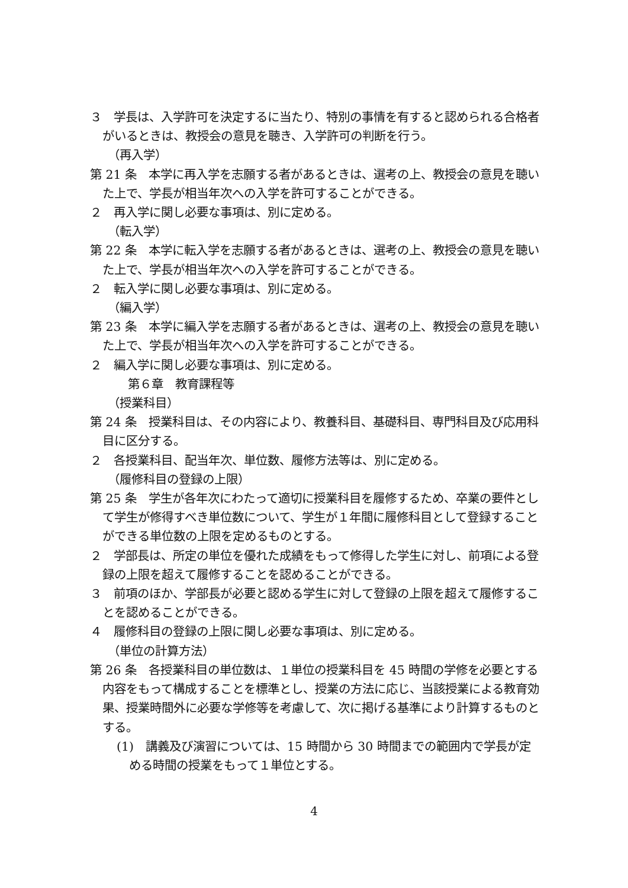３　学長は、入学許可を決定するに当たり、特別の事情を有すると認められる合格者がいるときは、教授会の意見を聴き、入学許可の判断を行う。
（再入学）
第 21 条　本学に再入学を志願する者があるときは、選考の上、教授会の意見を聴いた上で、学長が相当年次への入学を許可することができる。
２　再入学に関し必要な事項は、別に定める。
（転入学）
第 22 条　本学に転入学を志願する者があるときは、選考の上、教授会の意見を聴いた上で、学長が相当年次への入学を許可することができる。
２　転入学に関し必要な事項は、別に定める。
（編入学）
第 23 条　本学に編入学を志願する者があるときは、選考の上、教授会の意見を聴いた上で、学長が相当年次への入学を許可することができる。
２　編入学に関し必要な事項は、別に定める。
第６章　教育課程等
（授業科目）
第 24 条　授業科目は、その内容により、教養科目、基礎科目、専門科目及び応用科目に区分する。
２　各授業科目、配当年次、単位数、履修方法等は、別に定める。
（履修科目の登録の上限）
第 25 条　学生が各年次にわたって適切に授業科目を履修するため、卒業の要件として学生が修得すべき単位数について、学生が１年間に履修科目として登録することができる単位数の上限を定めるものとする。
２　学部長は、所定の単位を優れた成績をもって修得した学生に対し、前項による登録の上限を超えて履修することを認めることができる。
３　前項のほか、学部長が必要と認める学生に対して登録の上限を超えて履修することを認めることができる。
４　履修科目の登録の上限に関し必要な事項は、別に定める。
（単位の計算方法）
第 26 条　各授業科目の単位数は、１単位の授業科目を 45 時間の学修を必要とする内容をもって構成することを標準とし、授業の方法に応じ、当該授業による教育効果、授業時間外に必要な学修等を考慮して、次に掲げる基準により計算するものとする。
(1)　講義及び演習については、15 時間から 30 時間までの範囲内で学長が定める時間の授業をもって１単位とする。
4